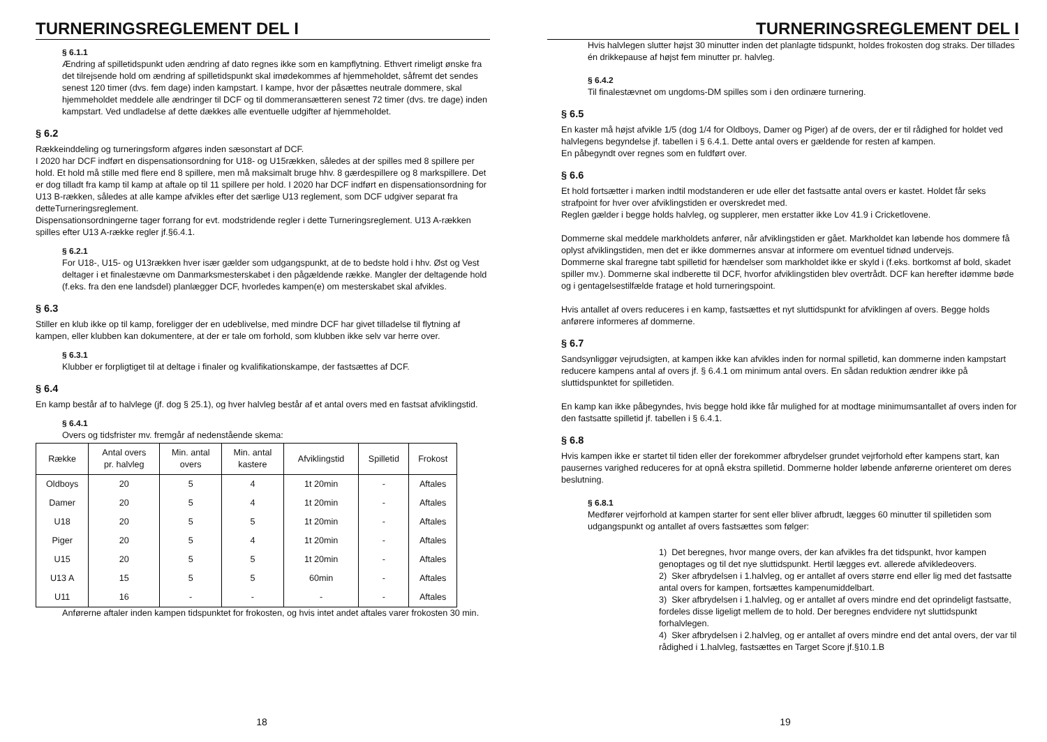TURNERINGSREGLEMENT DEL I
§ 6.1.1
Ændring af spilletidspunkt uden ændring af dato regnes ikke som en kampflytning. Ethvert rimeligt ønske fra det tilrejsende hold om ændring af spilletidspunkt skal imødekommes af hjemmeholdet, såfremt det sendes senest 120 timer (dvs. fem dage) inden kampstart. I kampe, hvor der påsættes neutrale dommere, skal hjemmeholdet meddele alle ændringer til DCF og til dommeransætteren senest 72 timer (dvs. tre dage) inden kampstart. Ved undladelse af dette dækkes alle eventuelle udgifter af hjemmeholdet.
§ 6.2
Rækkeinddeling og turneringsform afgøres inden sæsonstart af DCF.
I 2020 har DCF indført en dispensationsordning for U18- og U15rækken, således at der spilles med 8 spillere per hold. Et hold må stille med flere end 8 spillere, men må maksimalt bruge hhv. 8 gærdespillere og 8 markspillere. Det er dog tilladt fra kamp til kamp at aftale op til 11 spillere per hold. I 2020 har DCF indført en dispensationsordning for U13 B-rækken, således at alle kampe afvikles efter det særlige U13 reglement, som DCF udgiver separat fra detteTurneringsreglement.
Dispensationsordningerne tager forrang for evt. modstridende regler i dette Turneringsreglement. U13 A-rækken spilles efter U13 A-række regler jf.§6.4.1.
§ 6.2.1
For U18-, U15- og U13rækken hver især gælder som udgangspunkt, at de to bedste hold i hhv. Øst og Vest deltager i et finalestævne om Danmarksmesterskabet i den pågældende række. Mangler der deltagende hold (f.eks. fra den ene landsdel) planlægger DCF, hvorledes kampen(e) om mesterskabet skal afvikles.
§ 6.3
Stiller en klub ikke op til kamp, foreligger der en udeblivelse, med mindre DCF har givet tilladelse til flytning af kampen, eller klubben kan dokumentere, at der er tale om forhold, som klubben ikke selv var herre over.
§ 6.3.1
Klubber er forpligtiget til at deltage i finaler og kvalifikationskampe, der fastsættes af DCF.
§ 6.4
En kamp består af to halvlege (jf. dog § 25.1), og hver halvleg består af et antal overs med en fastsat afviklingstid.
§ 6.4.1
Overs og tidsfrister mv. fremgår af nedenstående skema:
| Række | Antal overs pr. halvleg | Min. antal overs | Min. antal kastere | Afviklingstid | Spilletid | Frokost |
| --- | --- | --- | --- | --- | --- | --- |
| Oldboys | 20 | 5 | 4 | 1t 20min | - | Aftales |
| Damer | 20 | 5 | 4 | 1t 20min | - | Aftales |
| U18 | 20 | 5 | 5 | 1t 20min | - | Aftales |
| Piger | 20 | 5 | 4 | 1t 20min | - | Aftales |
| U15 | 20 | 5 | 5 | 1t 20min | - | Aftales |
| U13 A | 15 | 5 | 5 | 60min | - | Aftales |
| U11 | 16 | - | - | - | - | Aftales |
Anførerne aftaler inden kampen tidspunktet for frokosten, og hvis intet andet aftales varer frokosten 30 min.
18
TURNERINGSREGLEMENT DEL I
Hvis halvlegen slutter højst 30 minutter inden det planlagte tidspunkt, holdes frokosten dog straks. Der tillades én drikkepause af højst fem minutter pr. halvleg.
§ 6.4.2
Til finalestævnet om ungdoms-DM spilles som i den ordinære turnering.
§ 6.5
En kaster må højst afvikle 1/5 (dog 1/4 for Oldboys, Damer og Piger) af de overs, der er til rådighed for holdet ved halvlegens begyndelse jf. tabellen i § 6.4.1. Dette antal overs er gældende for resten af kampen.
En påbegyndt over regnes som en fuldført over.
§ 6.6
Et hold fortsætter i marken indtil modstanderen er ude eller det fastsatte antal overs er kastet. Holdet får seks strafpoint for hver over afviklingstiden er overskredet med.
Reglen gælder i begge holds halvleg, og supplerer, men erstatter ikke Lov 41.9 i Cricketlovene.
Dommerne skal meddele markholdets anfører, når afviklingstiden er gået. Markholdet kan løbende hos dommere få oplyst afviklingstiden, men det er ikke dommernes ansvar at informere om eventuel tidnød undervejs.
Dommerne skal fraregne tabt spilletid for hændelser som markholdet ikke er skyld i (f.eks. bortkomst af bold, skadet spiller mv.). Dommerne skal indberette til DCF, hvorfor afviklingstiden blev overtrådt. DCF kan herefter idømme bøde og i gentagelsestilfælde fratage et hold turneringspoint.
Hvis antallet af overs reduceres i en kamp, fastsættes et nyt sluttidspunkt for afviklingen af overs. Begge holds anførere informeres af dommerne.
§ 6.7
Sandsynliggør vejrudsigten, at kampen ikke kan afvikles inden for normal spilletid, kan dommerne inden kampstart reducere kampens antal af overs jf. § 6.4.1 om minimum antal overs. En sådan reduktion ændrer ikke på sluttidspunktet for spilletiden.
En kamp kan ikke påbegyndes, hvis begge hold ikke får mulighed for at modtage minimumsantallet af overs inden for den fastsatte spilletid jf. tabellen i § 6.4.1.
§ 6.8
Hvis kampen ikke er startet til tiden eller der forekommer afbrydelser grundet vejrforhold efter kampens start, kan pausernes varighed reduceres for at opnå ekstra spilletid. Dommerne holder løbende anførerne orienteret om deres beslutning.
§ 6.8.1
Medfører vejrforhold at kampen starter for sent eller bliver afbrudt, lægges 60 minutter til spilletiden som udgangspunkt og antallet af overs fastsættes som følger:
1) Det beregnes, hvor mange overs, der kan afvikles fra det tidspunkt, hvor kampen genoptages og til det nye sluttidspunkt. Hertil lægges evt. allerede afvikledeovers.
2) Sker afbrydelsen i 1.halvleg, og er antallet af overs større end eller lig med det fastsatte antal overs for kampen, fortsættes kampenumiddelbart.
3) Sker afbrydelsen i 1.halvleg, og er antallet af overs mindre end det oprindeligt fastsatte, fordeles disse ligeligt mellem de to hold. Der beregnes endvidere nyt sluttidspunkt forhalvlegen.
4) Sker afbrydelsen i 2.halvleg, og er antallet af overs mindre end det antal overs, der var til rådighed i 1.halvleg, fastsættes en Target Score jf.§10.1.B
19